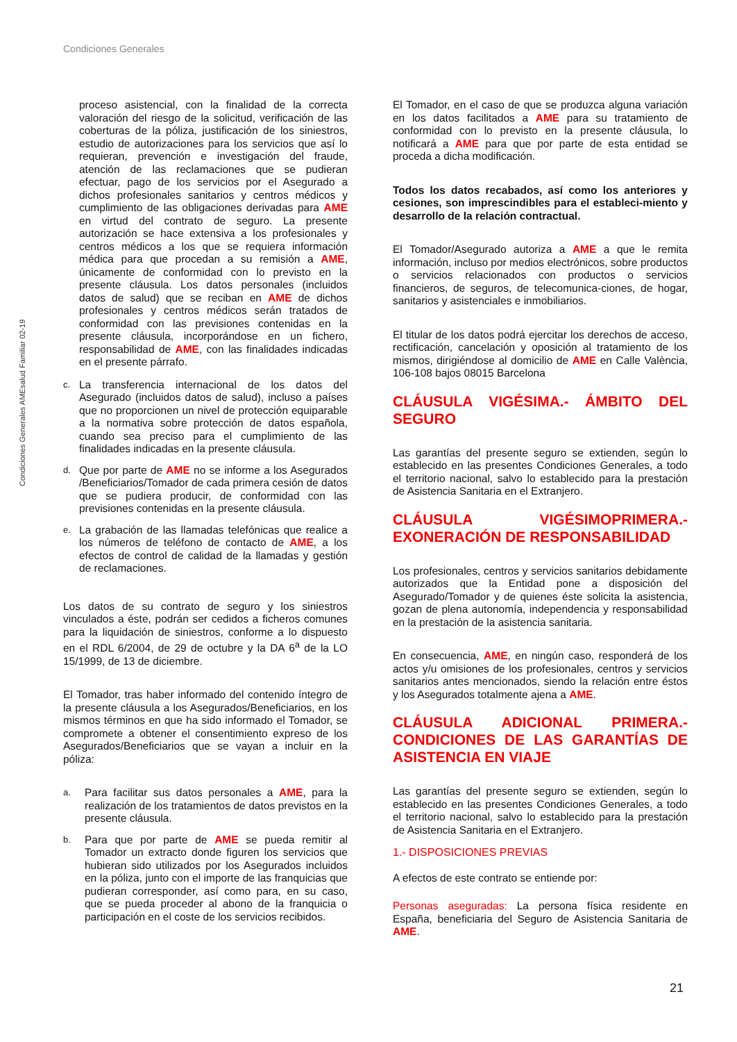Condiciones Generales
Condiciones Generales AMEsalud Familiar 02-19
proceso asistencial, con la finalidad de la correcta valoración del riesgo de la solicitud, verificación de las coberturas de la póliza, justificación de los siniestros, estudio de autorizaciones para los servicios que así lo requieran, prevención e investigación del fraude, atención de las reclamaciones que se pudieran efectuar, pago de los servicios por el Asegurado a dichos profesionales sanitarios y centros médicos y cumplimiento de las obligaciones derivadas para AME en virtud del contrato de seguro. La presente autorización se hace extensiva a los profesionales y centros médicos a los que se requiera información médica para que procedan a su remisión a AME, únicamente de conformidad con lo previsto en la presente cláusula. Los datos personales (incluidos datos de salud) que se reciban en AME de dichos profesionales y centros médicos serán tratados de conformidad con las previsiones contenidas en la presente cláusula, incorporándose en un fichero, responsabilidad de AME, con las finalidades indicadas en el presente párrafo.
c.
La transferencia internacional de los datos del Asegurado (incluidos datos de salud), incluso a países que no proporcionen un nivel de protección equiparable a la normativa sobre protección de datos española, cuando sea preciso para el cumplimiento de las finalidades indicadas en la presente cláusula.
d.
Que por parte de AME no se informe a los Asegurados /Beneficiarios/Tomador de cada primera cesión de datos que se pudiera producir, de conformidad con las previsiones contenidas en la presente cláusula.
e.
La grabación de las llamadas telefónicas que realice a los números de teléfono de contacto de AME, a los efectos de control de calidad de la llamadas y gestión de reclamaciones.
Los datos de su contrato de seguro y los siniestros vinculados a éste, podrán ser cedidos a ficheros comunes para la liquidación de siniestros, conforme a lo dispuesto en el RDL 6/2004, de 29 de octubre y la DA 6<sup>a</sup> de la LO 15/1999, de 13 de diciembre.
El Tomador, tras haber informado del contenido íntegro de la presente cláusula a los Asegurados/Beneficiarios, en los mismos términos en que ha sido informado el Tomador, se compromete a obtener el consentimiento expreso de los Asegurados/Beneficiarios que se vayan a incluir en la póliza:
a.
Para facilitar sus datos personales a AME, para la realización de los tratamientos de datos previstos en la presente cláusula.
b.
Para que por parte de AME se pueda remitir al Tomador un extracto donde figuren los servicios que hubieran sido utilizados por los Asegurados incluidos en la póliza, junto con el importe de las franquicias que pudieran corresponder, así como para, en su caso, que se pueda proceder al abono de la franquicia o participación en el coste de los servicios recibidos.
El Tomador, en el caso de que se produzca alguna variación en los datos facilitados a AME para su tratamiento de conformidad con lo previsto en la presente cláusula, lo notificará a AME para que por parte de esta entidad se proceda a dicha modificación.
Todos los datos recabados, así como los anteriores y cesiones, son imprescindibles para el estableci-miento y desarrollo de la relación contractual.
El Tomador/Asegurado autoriza a AME a que le remita información, incluso por medios electrónicos, sobre productos o servicios relacionados con productos o servicios financieros, de seguros, de telecomunica-ciones, de hogar, sanitarios y asistenciales e inmobiliarios.
El titular de los datos podrá ejercitar los derechos de acceso, rectificación, cancelación y oposición al tratamiento de los mismos, dirigiéndose al domicilio de AME en Calle València, 106-108 bajos 08015 Barcelona
CLÁUSULA VIGÉSIMA.- ÁMBITO DEL SEGURO
Las garantías del presente seguro se extienden, según lo establecido en las presentes Condiciones Generales, a todo el territorio nacional, salvo lo establecido para la prestación de Asistencia Sanitaria en el Extranjero.
CLÁUSULA VIGÉSIMOPRIMERA.- EXONERACIÓN DE RESPONSABILIDAD
Los profesionales, centros y servicios sanitarios debidamente autorizados que la Entidad pone a disposición del Asegurado/Tomador y de quienes éste solicita la asistencia, gozan de plena autonomía, independencia y responsabilidad en la prestación de la asistencia sanitaria.
En consecuencia, AME, en ningún caso, responderá de los actos y/u omisiones de los profesionales, centros y servicios sanitarios antes mencionados, siendo la relación entre éstos y los Asegurados totalmente ajena a AME.
CLÁUSULA ADICIONAL PRIMERA.- CONDICIONES DE LAS GARANTÍAS DE ASISTENCIA EN VIAJE
Las garantías del presente seguro se extienden, según lo establecido en las presentes Condiciones Generales, a todo el territorio nacional, salvo lo establecido para la prestación de Asistencia Sanitaria en el Extranjero.
1.- DISPOSICIONES PREVIAS
A efectos de este contrato se entiende por:
Personas aseguradas: La persona física residente en España, beneficiaria del Seguro de Asistencia Sanitaria de AME.
21